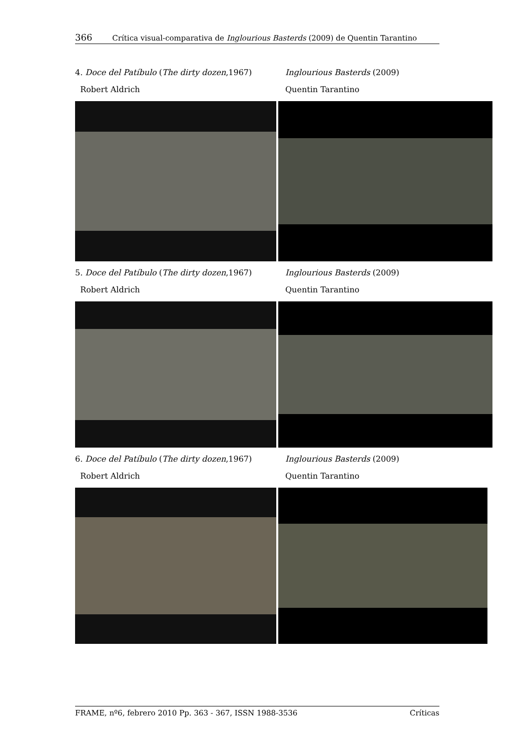366 Crítica visual-comparativa de Inglourious Basterds (2009) de Quentin Tarantino
4. Doce del Patíbulo (The dirty dozen,1967)
Robert Aldrich
Inglourious Basterds (2009)
Quentin Tarantino
5. Doce del Patíbulo (The dirty dozen,1967)
Robert Aldrich
Inglourious Basterds (2009)
Quentin Tarantino
6. Doce del Patíbulo (The dirty dozen,1967)
Robert Aldrich
Inglourious Basterds (2009)
Quentin Tarantino
FRAME, nº6, febrero 2010 Pp. 363 - 367, ISSN 1988-3536 Críticas